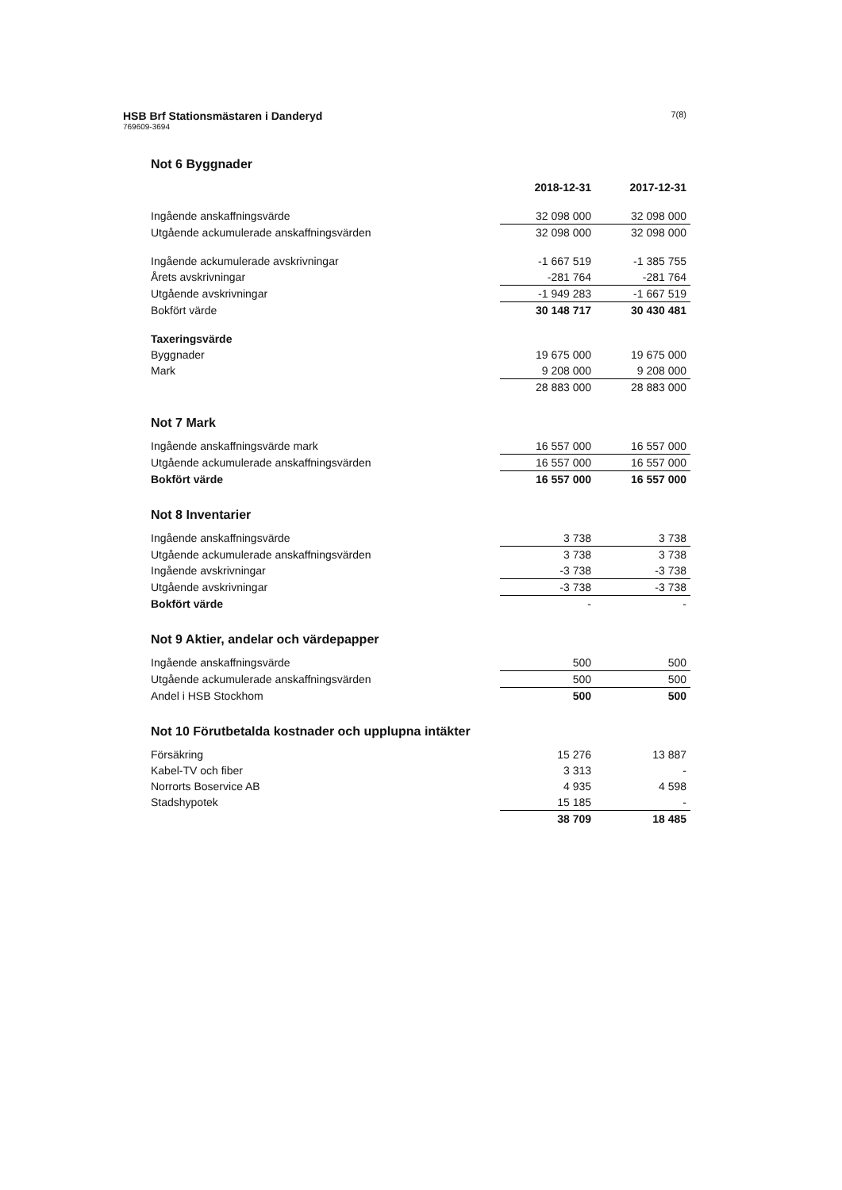HSB Brf Stationsmästaren i Danderyd
769609-3694
7(8)
Not 6 Byggnader
| | 2018-12-31 | 2017-12-31 |
| Ingående anskaffningsvärde | 32 098 000 | 32 098 000 |
| Utgående ackumulerade anskaffningsvärden | 32 098 000 | 32 098 000 |
| Ingående ackumulerade avskrivningar | -1 667 519 | -1 385 755 |
| Årets avskrivningar | -281 764 | -281 764 |
| Utgående avskrivningar | -1 949 283 | -1 667 519 |
| Bokfört värde | 30 148 717 | 30 430 481 |
| Taxeringsvärde | | |
| Byggnader | 19 675 000 | 19 675 000 |
| Mark | 9 208 000 | 9 208 000 |
| | 28 883 000 | 28 883 000 |
Not 7 Mark
| Ingående anskaffningsvärde mark | 16 557 000 | 16 557 000 |
| Utgående ackumulerade anskaffningsvärden | 16 557 000 | 16 557 000 |
| Bokfört värde | 16 557 000 | 16 557 000 |
Not 8 Inventarier
| Ingående anskaffningsvärde | 3 738 | 3 738 |
| Utgående ackumulerade anskaffningsvärden | 3 738 | 3 738 |
| Ingående avskrivningar | -3 738 | -3 738 |
| Utgående avskrivningar | -3 738 | -3 738 |
| Bokfört värde | - | - |
Not 9 Aktier, andelar och värdepapper
| Ingående anskaffningsvärde | 500 | 500 |
| Utgående ackumulerade anskaffningsvärden | 500 | 500 |
| Andel i HSB Stockhom | 500 | 500 |
Not 10 Förutbetalda kostnader och upplupna intäkter
| Försäkring | 15 276 | 13 887 |
| Kabel-TV och fiber | 3 313 | - |
| Norrorts Boservice AB | 4 935 | 4 598 |
| Stadshypotek | 15 185 | - |
| | 38 709 | 18 485 |